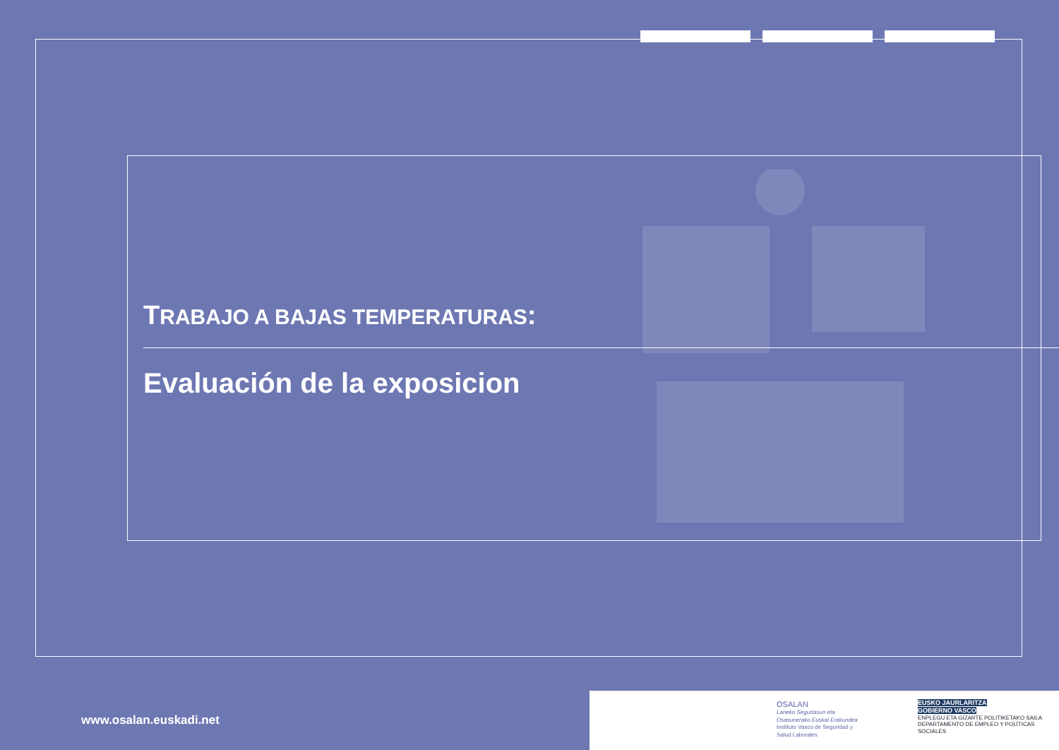TRABAJO A BAJAS TEMPERATURAS:
Evaluación de la exposicion
www.osalan.euskadi.net
OSALAN
Laneko Segurtasun eta
Osasunerako Euskal Erakundea
Instituto Vasco de Seguridad y
Salud Laborales
EUSKO JAURLARITZA
GOBIERNO VASCO
ENPLEGU ETA GIZARTE POLITIKETAKO SAILA
DEPARTAMENTO DE EMPLEO Y POLÍTICAS SOCIALES